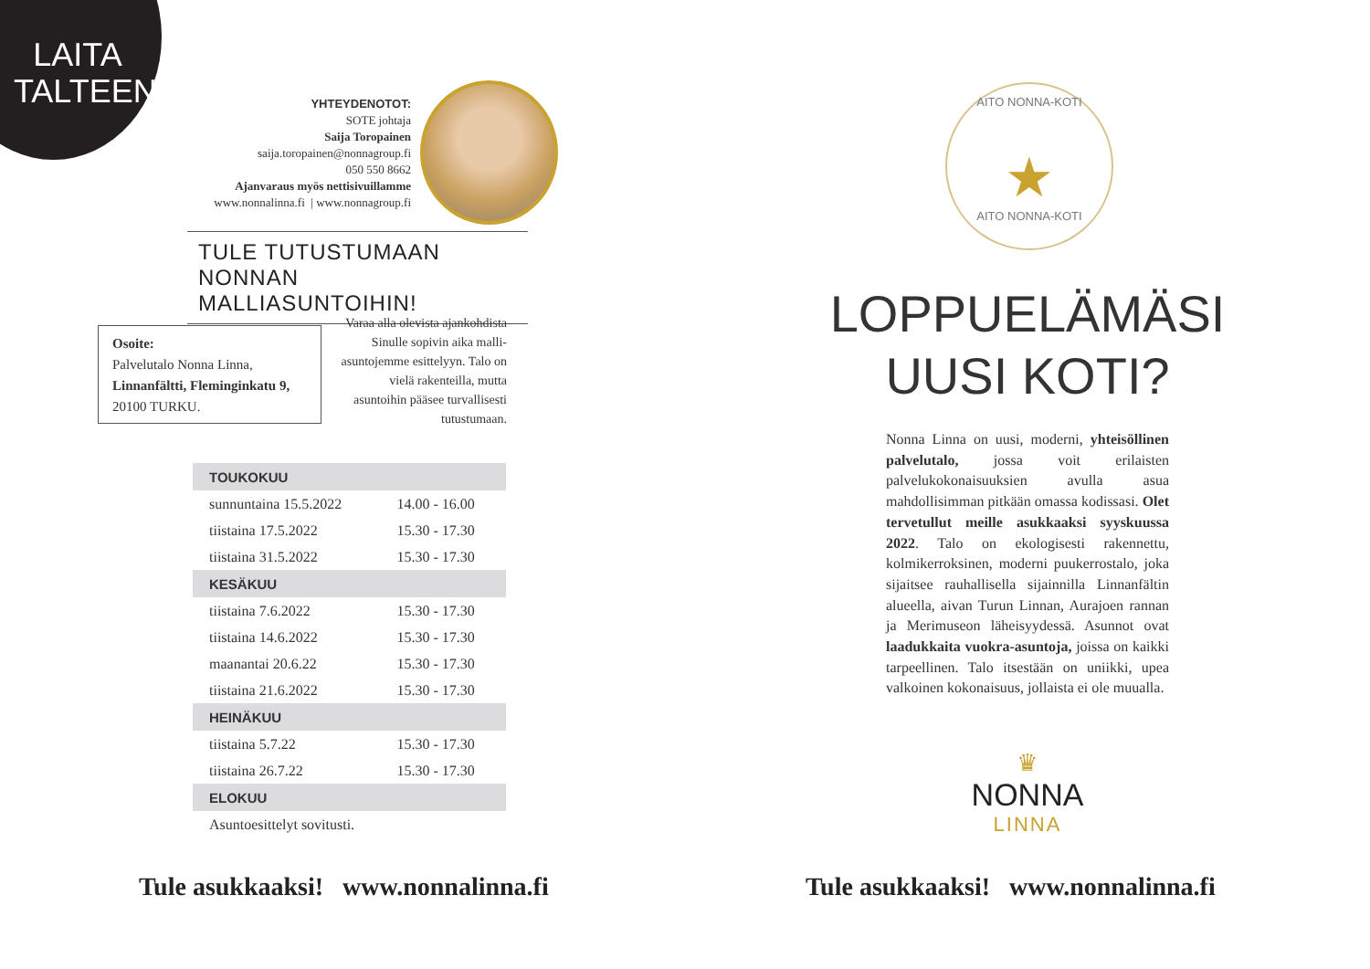LAITA TALTEEN!
YHTEYDENOTOT:
SOTE johtaja
Saija Toropainen
saija.toropainen@nonnagroup.fi
050 550 8662
Ajanvaraus myös nettisivuillamme
www.nonnalinna.fi | www.nonnagroup.fi
TULE TUTUSTUMAAN NONNAN MALLIASUNTOIHIN!
Osoite:
Palvelutalo Nonna Linna,
Linnanfältti, Fleminginkatu 9,
20100 TURKU.
Varaa alla olevista ajankohdista Sinulle sopivin aika malli-asuntojemme esittelyyn. Talo on vielä rakenteilla, mutta asuntoihin pääsee turvallisesti tutustumaan.
| TOUKOKUU | |
| --- | --- |
| sunnuntaina 15.5.2022 | 14.00 - 16.00 |
| tiistaina 17.5.2022 | 15.30 - 17.30 |
| tiistaina 31.5.2022 | 15.30 - 17.30 |
| KESÄKUU | |
| tiistaina 7.6.2022 | 15.30 - 17.30 |
| tiistaina 14.6.2022 | 15.30 - 17.30 |
| maanantai 20.6.22 | 15.30 - 17.30 |
| tiistaina 21.6.2022 | 15.30 - 17.30 |
| HEINÄKUU | |
| tiistaina 5.7.22 | 15.30 - 17.30 |
| tiistaina 26.7.22 | 15.30 - 17.30 |
| ELOKUU | |
| Asuntoesittelyt sovitusti. | |
Tule asukkaaksi! www.nonnalinna.fi
AITO NONNA-KOTI
★
AITO NONNA-KOTI
LOPPUELÄMÄSI UUSI KOTI?
Nonna Linna on uusi, moderni, yhteisöllinen palvelutalo, jossa voit erilaisten palvelukokonaisuuksien avulla asua mahdollisimman pitkään omassa kodissasi. Olet tervetullut meille asukkaaksi syyskuussa 2022. Talo on ekologisesti rakennettu, kolmikerroksinen, moderni puukerrostalo, joka sijaitsee rauhallisella sijainnilla Linnanfältin alueella, aivan Turun Linnan, Aurajoen rannan ja Merimuseon läheisyydessä. Asunnot ovat laadukkaita vuokra-asuntoja, joissa on kaikki tarpeellinen. Talo itsestään on uniikki, upea valkoinen kokonaisuus, jollaista ei ole muualla.
♛
NONNA
LINNA
Tule asukkaaksi! www.nonnalinna.fi